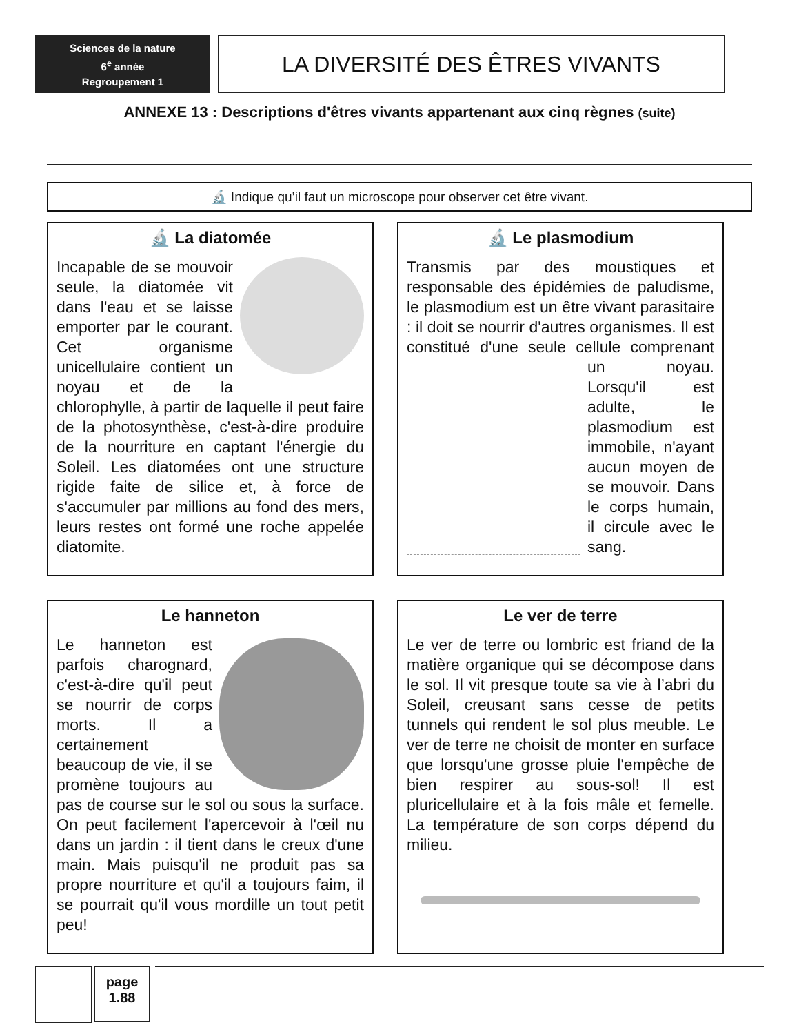Sciences de la nature
6<sup>e</sup> année
Regroupement 1
LA DIVERSITÉ DES ÊTRES VIVANTS
ANNEXE 13 : Descriptions d'êtres vivants appartenant aux cinq règnes (suite)
🔬 Indique qu’il faut un microscope pour observer cet être vivant.
🔬 La diatomée
Incapable de se mouvoir seule, la diatomée vit dans l'eau et se laisse emporter par le courant. Cet organisme unicellulaire contient un noyau et de la chlorophylle, à partir de laquelle il peut faire de la photosynthèse, c'est-à-dire produire de la nourriture en captant l'énergie du Soleil. Les diatomées ont une structure rigide faite de silice et, à force de s'accumuler par millions au fond des mers, leurs restes ont formé une roche appelée diatomite.
🔬 Le plasmodium
Transmis par des moustiques et responsable des épidémies de paludisme, le plasmodium est un être vivant parasitaire : il doit se nourrir d'autres organismes. Il est constitué d'une seule cellule comprenant
un noyau. Lorsqu'il est adulte, le plasmodium est immobile, n'ayant aucun moyen de se mouvoir. Dans le corps humain, il circule avec le sang.
Le hanneton
Le hanneton est parfois charognard, c'est-à-dire qu'il peut se nourrir de corps morts. Il a certainement beaucoup de vie, il se promène toujours au pas de course sur le sol ou sous la surface. On peut facilement l'apercevoir à l'œil nu dans un jardin : il tient dans le creux d'une main. Mais puisqu'il ne produit pas sa propre nourriture et qu'il a toujours faim, il se pourrait qu'il vous mordille un tout petit peu!
Le ver de terre
Le ver de terre ou lombric est friand de la matière organique qui se décompose dans le sol. Il vit presque toute sa vie à l’abri du Soleil, creusant sans cesse de petits tunnels qui rendent le sol plus meuble. Le ver de terre ne choisit de monter en surface que lorsqu'une grosse pluie l'empêche de bien respirer au sous-sol! Il est pluricellulaire et à la fois mâle et femelle. La température de son corps dépend du milieu.
page
1.88